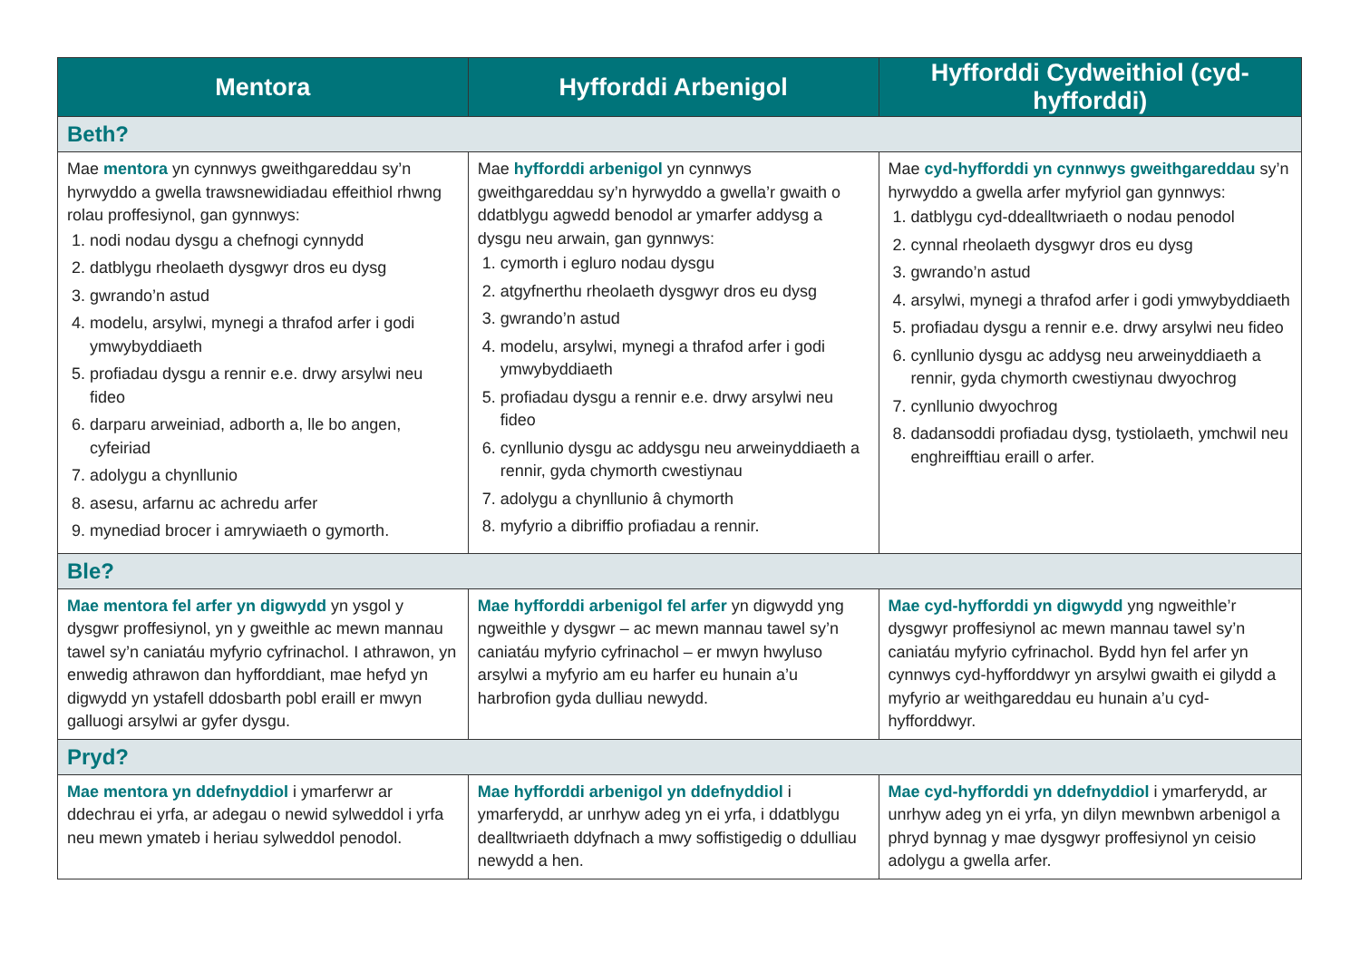| Mentora | Hyfforddi Arbenigol | Hyfforddi Cydweithiol (cyd-hyfforddi) |
| --- | --- | --- |
| Beth? | | |
| Mae mentora yn cynnwys gweithgareddau sy’n hyrwyddo a gwella trawsnewidiadau effeithiol rhwng rolau proffesiynol, gan gynnwys: 1. nodi nodau dysgu a chefnogi cynnydd 2. datblygu rheolaeth dysgwyr dros eu dysg 3. gwrando’n astud 4. modelu, arsylwi, mynegi a thrafod arfer i godi ymwybyddiaeth 5. profiadau dysgu a rennir e.e. drwy arsylwi neu fideo 6. darparu arweiniad, adborth a, lle bo angen, cyfeiriad 7. adolygu a chynllunio 8. asesu, arfarnu ac achredu arfer 9. mynediad brocer i amrywiaeth o gymorth. | Mae hyfforddi arbenigol yn cynnwys gweithgareddau sy’n hyrwyddo a gwella’r gwaith o ddatblygu agwedd benodol ar ymarfer addysg a dysgu neu arwain, gan gynnwys: 1. cymorth i egluro nodau dysgu 2. atgyfnerthu rheolaeth dysgwyr dros eu dysg 3. gwrando’n astud 4. modelu, arsylwi, mynegi a thrafod arfer i godi ymwybyddiaeth 5. profiadau dysgu a rennir e.e. drwy arsylwi neu fideo 6. cynllunio dysgu ac addysgu neu arweinyddiaeth a rennir, gyda chymorth cwestiynau 7. adolygu a chynllunio â chymorth 8. myfyrio a dibriffio profiadau a rennir. | Mae cyd-hyfforddi yn cynnwys gweithgareddau sy’n hyrwyddo a gwella arfer myfyriol gan gynnwys: 1. datblygu cyd-ddealltwriaeth o nodau penodol 2. cynnal rheolaeth dysgwyr dros eu dysg 3. gwrando’n astud 4. arsylwi, mynegi a thrafod arfer i godi ymwybyddiaeth 5. profiadau dysgu a rennir e.e. drwy arsylwi neu fideo 6. cynllunio dysgu ac addysg neu arweinyddiaeth a rennir, gyda chymorth cwestiynau dwyochrog 7. cynllunio dwyochrog 8. dadansoddi profiadau dysg, tystiolaeth, ymchwil neu enghreifftiau eraill o arfer. |
| Ble? | | |
| Mae mentora fel arfer yn digwydd yn ysgol y dysgwr proffesiynol, yn y gweithle ac mewn mannau tawel sy’n caniatáu myfyrio cyfrinachol. I athrawon, yn enwedig athrawon dan hyfforddiant, mae hefyd yn digwydd yn ystafell ddosbarth pobl eraill er mwyn galluogi arsylwi ar gyfer dysgu. | Mae hyfforddi arbenigol fel arfer yn digwydd yng ngweithle y dysgwr – ac mewn mannau tawel sy’n caniatáu myfyrio cyfrinachol – er mwyn hwyluso arsylwi a myfyrio am eu harfer eu hunain a’u harbrofion gyda dulliau newydd. | Mae cyd-hyfforddi yn digwydd yng ngweithle’r dysgwyr proffesiynol ac mewn mannau tawel sy’n caniatáu myfyrio cyfrinachol. Bydd hyn fel arfer yn cynnwys cyd-hyfforddwyr yn arsylwi gwaith ei gilydd a myfyrio ar weithgareddau eu hunain a’u cyd-hyfforddwyr. |
| Pryd? | | |
| Mae mentora yn ddefnyddiol i ymarferwr ar ddechrau ei yrfa, ar adegau o newid sylweddol i yrfa neu mewn ymateb i heriau sylweddol penodol. | Mae hyfforddi arbenigol yn ddefnyddiol i ymarferydd, ar unrhyw adeg yn ei yrfa, i ddatblygu dealltwriaeth ddyfnach a mwy soffistigedig o ddulliau newydd a hen. | Mae cyd-hyfforddi yn ddefnyddiol i ymarferydd, ar unrhyw adeg yn ei yrfa, yn dilyn mewnbwn arbenigol a phryd bynnag y mae dysgwyr proffesiynol yn ceisio adolygu a gwella arfer. |